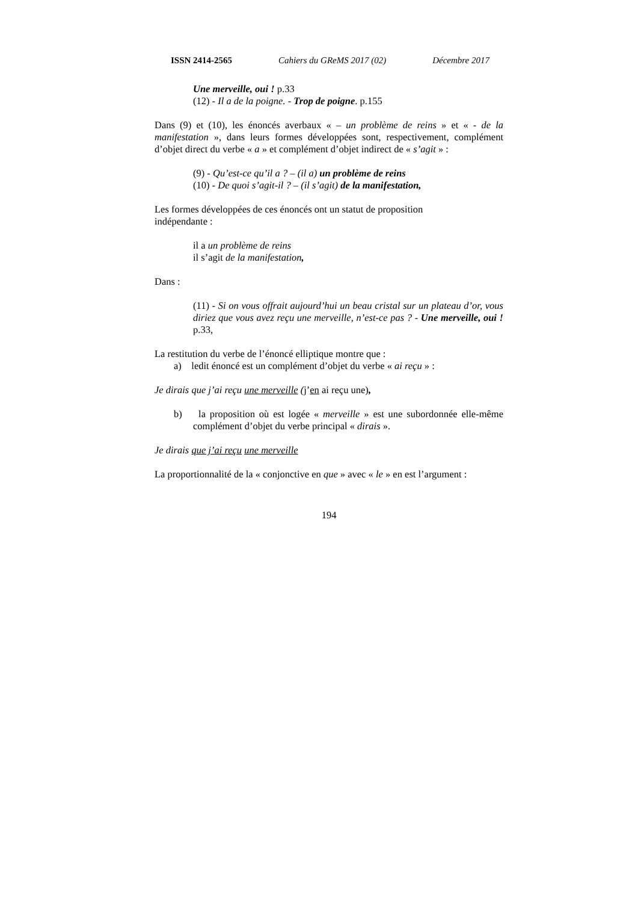ISSN 2414-2565 Cahiers du GReMS 2017 (02) Décembre 2017
Une merveille, oui ! p.33
(12) - Il a de la poigne. - Trop de poigne. p.155
Dans (9) et (10), les énoncés averbaux « – un problème de reins » et « - de la manifestation », dans leurs formes développées sont, respectivement, complément d’objet direct du verbe « a » et complément d’objet indirect de « s’agit » :
(9) - Qu’est-ce qu’il a ? – (il a) un problème de reins
(10) - De quoi s’agit-il ? – (il s’agit) de la manifestation,
Les formes développées de ces énoncés ont un statut de proposition
indépendante :
il a un problème de reins
il s’agit de la manifestation,
Dans :
(11) - Si on vous offrait aujourd’hui un beau cristal sur un plateau d’or, vous diriez que vous avez reçu une merveille, n’est-ce pas ? - Une merveille, oui ! p.33,
La restitution du verbe de l’énoncé elliptique montre que :
a) ledit énoncé est un complément d’objet du verbe « ai reçu » :
Je dirais que j’ai reçu une merveille (j’en ai reçu une),
b) la proposition où est logée « merveille » est une subordonnée elle-même complément d’objet du verbe principal « dirais ».
Je dirais que j’ai reçu une merveille
La proportionnalité de la « conjonctive en que » avec « le » en est l’argument :
194